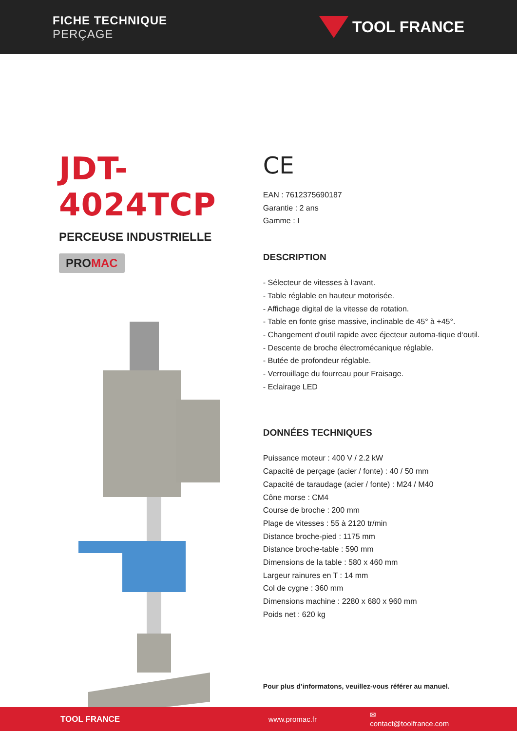FICHE TECHNIQUE
PERÇAGE
TOOL FRANCE
JDT-4024TCP
PERCEUSE INDUSTRIELLE
PROMAC
CE
EAN : 7612375690187
Garantie : 2 ans
Gamme : I
DESCRIPTION
- Sélecteur de vitesses à l‘avant.
- Table réglable en hauteur motorisée.
- Affichage digital de la vitesse de rotation.
- Table en fonte grise massive, inclinable de 45° à +45°.
- Changement d‘outil rapide avec éjecteur automa-tique d‘outil.
- Descente de broche électromécanique réglable.
- Butée de profondeur réglable.
- Verrouillage du fourreau pour Fraisage.
- Eclairage LED
DONNÉES TECHNIQUES
Puissance moteur : 400 V / 2.2 kW
Capacité de perçage (acier / fonte) : 40 / 50 mm
Capacité de taraudage (acier / fonte) : M24 / M40
Cône morse : CM4
Course de broche : 200 mm
Plage de vitesses : 55 à 2120 tr/min
Distance broche-pied : 1175 mm
Distance broche-table : 590 mm
Dimensions de la table : 580 x 460 mm
Largeur rainures en T : 14 mm
Col de cygne : 360 mm
Dimensions machine : 2280 x 680 x 960 mm
Poids net : 620 kg
Pour plus d’informatons, veuillez-vous référer au manuel.
TOOL FRANCE www.promac.fr ✉ contact@toolfrance.com